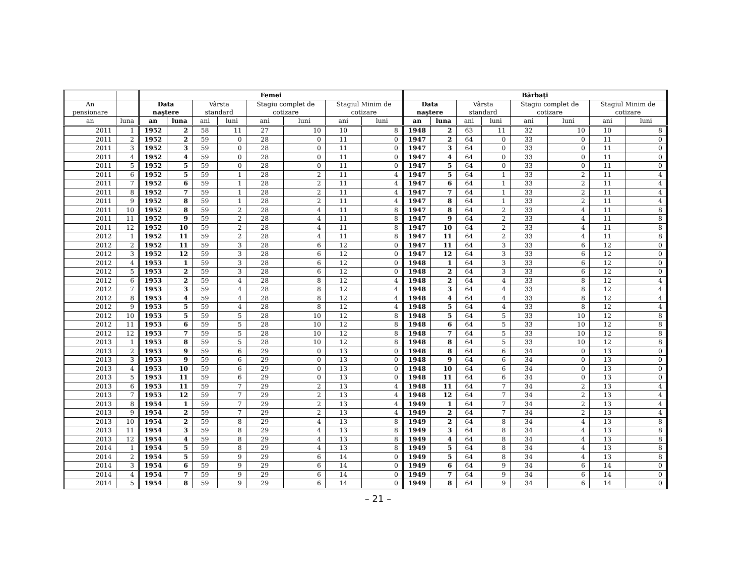| | | Femei | | | | | | | | Bărbaţi | | | | | | | |
| --- | --- | --- | --- | --- | --- | --- | --- | --- | --- | --- | --- | --- | --- | --- | --- | --- | --- |
| An pensionare | | Data naştere | | Vârsta standard | | Stagiu complet de cotizare | | Stagiul Minim de cotizare | | Data naştere | | Vârsta standard | | Stagiu complet de cotizare | | Stagiul Minim de cotizare | |
| an | luna | an | luna | ani | luni | ani | luni | ani | luni | an | luna | ani | luni | ani | luni | ani | luni |
| 2011 | 1 | 1952 | 2 | 58 | 11 | 27 | 10 | 10 | 8 | 1948 | 2 | 63 | 11 | 32 | 10 | 10 | 8 |
| 2011 | 2 | 1952 | 2 | 59 | 0 | 28 | 0 | 11 | 0 | 1947 | 2 | 64 | 0 | 33 | 0 | 11 | 0 |
| 2011 | 3 | 1952 | 3 | 59 | 0 | 28 | 0 | 11 | 0 | 1947 | 3 | 64 | 0 | 33 | 0 | 11 | 0 |
| 2011 | 4 | 1952 | 4 | 59 | 0 | 28 | 0 | 11 | 0 | 1947 | 4 | 64 | 0 | 33 | 0 | 11 | 0 |
| 2011 | 5 | 1952 | 5 | 59 | 0 | 28 | 0 | 11 | 0 | 1947 | 5 | 64 | 0 | 33 | 0 | 11 | 0 |
| 2011 | 6 | 1952 | 5 | 59 | 1 | 28 | 2 | 11 | 4 | 1947 | 5 | 64 | 1 | 33 | 2 | 11 | 4 |
| 2011 | 7 | 1952 | 6 | 59 | 1 | 28 | 2 | 11 | 4 | 1947 | 6 | 64 | 1 | 33 | 2 | 11 | 4 |
| 2011 | 8 | 1952 | 7 | 59 | 1 | 28 | 2 | 11 | 4 | 1947 | 7 | 64 | 1 | 33 | 2 | 11 | 4 |
| 2011 | 9 | 1952 | 8 | 59 | 1 | 28 | 2 | 11 | 4 | 1947 | 8 | 64 | 1 | 33 | 2 | 11 | 4 |
| 2011 | 10 | 1952 | 8 | 59 | 2 | 28 | 4 | 11 | 8 | 1947 | 8 | 64 | 2 | 33 | 4 | 11 | 8 |
| 2011 | 11 | 1952 | 9 | 59 | 2 | 28 | 4 | 11 | 8 | 1947 | 9 | 64 | 2 | 33 | 4 | 11 | 8 |
| 2011 | 12 | 1952 | 10 | 59 | 2 | 28 | 4 | 11 | 8 | 1947 | 10 | 64 | 2 | 33 | 4 | 11 | 8 |
| 2012 | 1 | 1952 | 11 | 59 | 2 | 28 | 4 | 11 | 8 | 1947 | 11 | 64 | 2 | 33 | 4 | 11 | 8 |
| 2012 | 2 | 1952 | 11 | 59 | 3 | 28 | 6 | 12 | 0 | 1947 | 11 | 64 | 3 | 33 | 6 | 12 | 0 |
| 2012 | 3 | 1952 | 12 | 59 | 3 | 28 | 6 | 12 | 0 | 1947 | 12 | 64 | 3 | 33 | 6 | 12 | 0 |
| 2012 | 4 | 1953 | 1 | 59 | 3 | 28 | 6 | 12 | 0 | 1948 | 1 | 64 | 3 | 33 | 6 | 12 | 0 |
| 2012 | 5 | 1953 | 2 | 59 | 3 | 28 | 6 | 12 | 0 | 1948 | 2 | 64 | 3 | 33 | 6 | 12 | 0 |
| 2012 | 6 | 1953 | 2 | 59 | 4 | 28 | 8 | 12 | 4 | 1948 | 2 | 64 | 4 | 33 | 8 | 12 | 4 |
| 2012 | 7 | 1953 | 3 | 59 | 4 | 28 | 8 | 12 | 4 | 1948 | 3 | 64 | 4 | 33 | 8 | 12 | 4 |
| 2012 | 8 | 1953 | 4 | 59 | 4 | 28 | 8 | 12 | 4 | 1948 | 4 | 64 | 4 | 33 | 8 | 12 | 4 |
| 2012 | 9 | 1953 | 5 | 59 | 4 | 28 | 8 | 12 | 4 | 1948 | 5 | 64 | 4 | 33 | 8 | 12 | 4 |
| 2012 | 10 | 1953 | 5 | 59 | 5 | 28 | 10 | 12 | 8 | 1948 | 5 | 64 | 5 | 33 | 10 | 12 | 8 |
| 2012 | 11 | 1953 | 6 | 59 | 5 | 28 | 10 | 12 | 8 | 1948 | 6 | 64 | 5 | 33 | 10 | 12 | 8 |
| 2012 | 12 | 1953 | 7 | 59 | 5 | 28 | 10 | 12 | 8 | 1948 | 7 | 64 | 5 | 33 | 10 | 12 | 8 |
| 2013 | 1 | 1953 | 8 | 59 | 5 | 28 | 10 | 12 | 8 | 1948 | 8 | 64 | 5 | 33 | 10 | 12 | 8 |
| 2013 | 2 | 1953 | 9 | 59 | 6 | 29 | 0 | 13 | 0 | 1948 | 8 | 64 | 6 | 34 | 0 | 13 | 0 |
| 2013 | 3 | 1953 | 9 | 59 | 6 | 29 | 0 | 13 | 0 | 1948 | 9 | 64 | 6 | 34 | 0 | 13 | 0 |
| 2013 | 4 | 1953 | 10 | 59 | 6 | 29 | 0 | 13 | 0 | 1948 | 10 | 64 | 6 | 34 | 0 | 13 | 0 |
| 2013 | 5 | 1953 | 11 | 59 | 6 | 29 | 0 | 13 | 0 | 1948 | 11 | 64 | 6 | 34 | 0 | 13 | 0 |
| 2013 | 6 | 1953 | 11 | 59 | 7 | 29 | 2 | 13 | 4 | 1948 | 11 | 64 | 7 | 34 | 2 | 13 | 4 |
| 2013 | 7 | 1953 | 12 | 59 | 7 | 29 | 2 | 13 | 4 | 1948 | 12 | 64 | 7 | 34 | 2 | 13 | 4 |
| 2013 | 8 | 1954 | 1 | 59 | 7 | 29 | 2 | 13 | 4 | 1949 | 1 | 64 | 7 | 34 | 2 | 13 | 4 |
| 2013 | 9 | 1954 | 2 | 59 | 7 | 29 | 2 | 13 | 4 | 1949 | 2 | 64 | 7 | 34 | 2 | 13 | 4 |
| 2013 | 10 | 1954 | 2 | 59 | 8 | 29 | 4 | 13 | 8 | 1949 | 2 | 64 | 8 | 34 | 4 | 13 | 8 |
| 2013 | 11 | 1954 | 3 | 59 | 8 | 29 | 4 | 13 | 8 | 1949 | 3 | 64 | 8 | 34 | 4 | 13 | 8 |
| 2013 | 12 | 1954 | 4 | 59 | 8 | 29 | 4 | 13 | 8 | 1949 | 4 | 64 | 8 | 34 | 4 | 13 | 8 |
| 2014 | 1 | 1954 | 5 | 59 | 8 | 29 | 4 | 13 | 8 | 1949 | 5 | 64 | 8 | 34 | 4 | 13 | 8 |
| 2014 | 2 | 1954 | 5 | 59 | 9 | 29 | 6 | 14 | 0 | 1949 | 5 | 64 | 8 | 34 | 4 | 13 | 8 |
| 2014 | 3 | 1954 | 6 | 59 | 9 | 29 | 6 | 14 | 0 | 1949 | 6 | 64 | 9 | 34 | 6 | 14 | 0 |
| 2014 | 4 | 1954 | 7 | 59 | 9 | 29 | 6 | 14 | 0 | 1949 | 7 | 64 | 9 | 34 | 6 | 14 | 0 |
| 2014 | 5 | 1954 | 8 | 59 | 9 | 29 | 6 | 14 | 0 | 1949 | 8 | 64 | 9 | 34 | 6 | 14 | 0 |
– 21 –